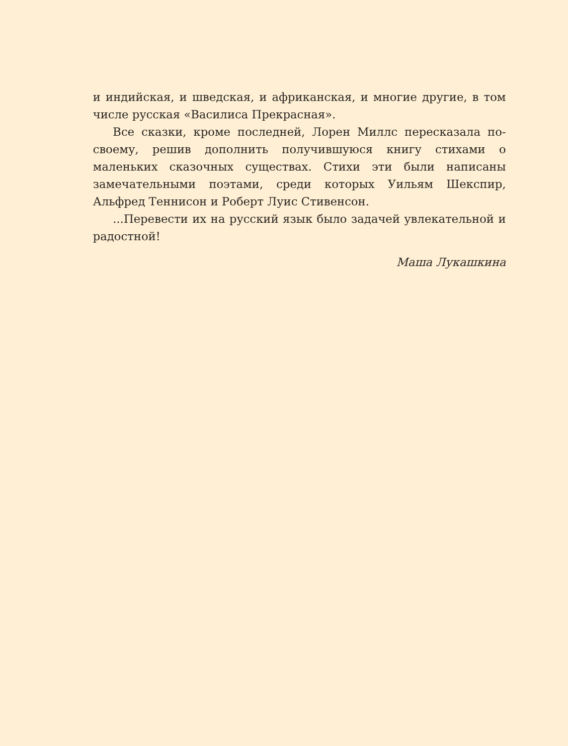и индийская, и шведская, и африканская, и многие другие, в том числе русская «Василиса Прекрасная».
Все сказки, кроме последней, Лорен Миллс пересказала по-своему, решив дополнить получившуюся книгу стихами о маленьких сказочных существах. Стихи эти были написаны замечательными поэтами, среди которых Уильям Шекспир, Альфред Теннисон и Роберт Луис Стивенсон.
...Перевести их на русский язык было задачей увлекательной и радостной!
Маша Лукашкина